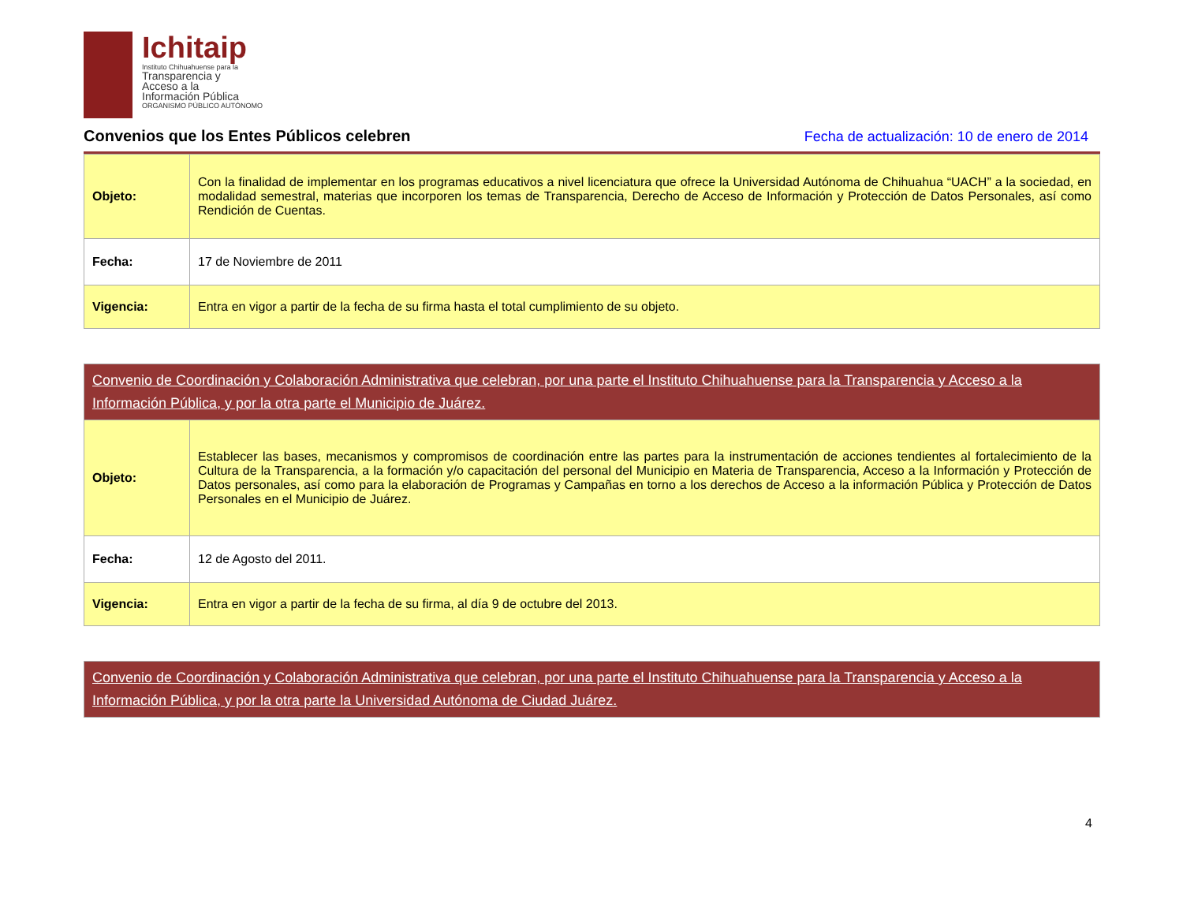Ichitaip
Instituto Chihuahuense para la
Transparencia y
Acceso a la
Información Pública
ORGANISMO PÚBLICO AUTÓNOMO
Convenios que los Entes Públicos celebren
Fecha de actualización: 10 de enero de 2014
| Objeto: | Con la finalidad de implementar en los programas educativos a nivel licenciatura que ofrece la Universidad Autónoma de Chihuahua “UACH” a la sociedad, en modalidad semestral, materias que incorporen los temas de Transparencia, Derecho de Acceso de Información y Protección de Datos Personales, así como Rendición de Cuentas. |
| Fecha: | 17 de Noviembre de 2011 |
| Vigencia: | Entra en vigor a partir de la fecha de su firma hasta el total cumplimiento de su objeto. |
| Convenio de Coordinación y Colaboración Administrativa que celebran, por una parte el Instituto Chihuahuense para la Transparencia y Acceso a la Información Pública, y por la otra parte el Municipio de Juárez. | |
| Objeto: | Establecer las bases, mecanismos y compromisos de coordinación entre las partes para la instrumentación de acciones tendientes al fortalecimiento de la Cultura de la Transparencia, a la formación y/o capacitación del personal del Municipio en Materia de Transparencia, Acceso a la Información y Protección de Datos personales, así como para la elaboración de Programas y Campañas en torno a los derechos de Acceso a la información Pública y Protección de Datos Personales en el Municipio de Juárez. |
| Fecha: | 12 de Agosto del 2011. |
| Vigencia: | Entra en vigor a partir de la fecha de su firma, al día 9 de octubre del 2013. |
| Convenio de Coordinación y Colaboración Administrativa que celebran, por una parte el Instituto Chihuahuense para la Transparencia y Acceso a la Información Pública, y por la otra parte la Universidad Autónoma de Ciudad Juárez. |
4